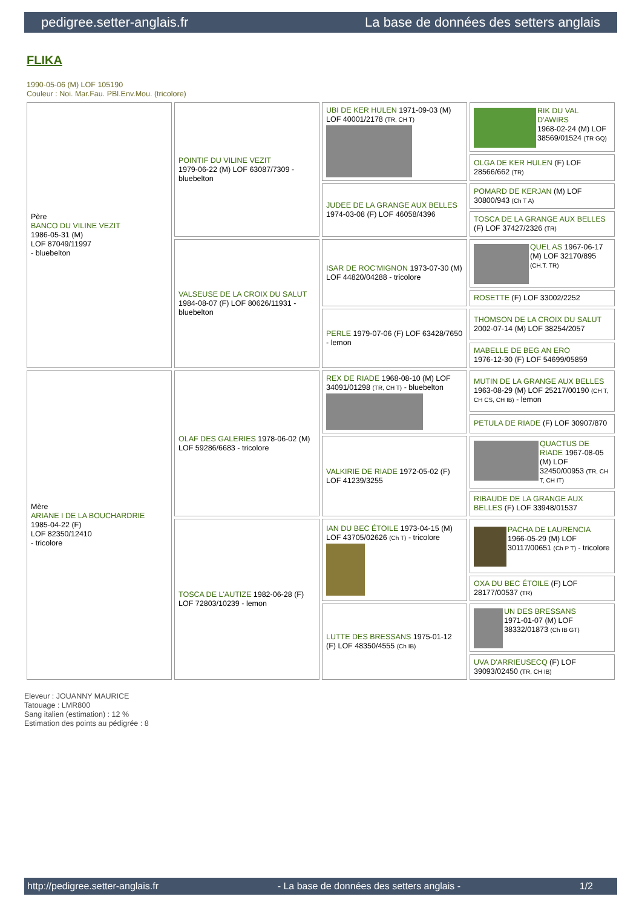pedigree.setter-anglais.fr La base de données des setters anglais
FLIKA
1990-05-06 (M) LOF 105190
Couleur : Noi. Mar.Fau. PBl.Env.Mou. (tricolore)
| Père BANCO DU VILINE VEZIT 1986-05-31 (M) LOF 87049/11997 - bluebelton | POINTIF DU VILINE VEZIT 1979-06-22 (M) LOF 63087/7309 - bluebelton | UBI DE KER HULEN 1971-09-03 (M) LOF 40001/2178 (TR, CH T) | RIK DU VAL D'AWIRS 1968-02-24 (M) LOF 38569/01524 (TR GQ) |
| | | | OLGA DE KER HULEN (F) LOF 28566/662 (TR) |
| | | JUDEE DE LA GRANGE AUX BELLES 1974-03-08 (F) LOF 46058/4396 | POMARD DE KERJAN (M) LOF 30800/943 (Ch T A) |
| | | | TOSCA DE LA GRANGE AUX BELLES (F) LOF 37427/2326 (TR) |
| | VALSEUSE DE LA CROIX DU SALUT 1984-08-07 (F) LOF 80626/11931 - bluebelton | ISAR DE ROC'MIGNON 1973-07-30 (M) LOF 44820/04288 - tricolore | QUEL AS 1967-06-17 (M) LOF 32170/895 (CH.T. TR) |
| | | | ROSETTE (F) LOF 33002/2252 |
| | | PERLE 1979-07-06 (F) LOF 63428/7650 - lemon | THOMSON DE LA CROIX DU SALUT 2002-07-14 (M) LOF 38254/2057 |
| | | | MABELLE DE BEG AN ERO 1976-12-30 (F) LOF 54699/05859 |
| Mère ARIANE I DE LA BOUCHARDRIE 1985-04-22 (F) LOF 82350/12410 - tricolore | OLAF DES GALERIES 1978-06-02 (M) LOF 59286/6683 - tricolore | REX DE RIADE 1968-08-10 (M) LOF 34091/01298 (TR, CH T) - bluebelton | MUTIN DE LA GRANGE AUX BELLES 1963-08-29 (M) LOF 25217/00190 (CH T, CH CS, CH IB) - lemon |
| | | | PETULA DE RIADE (F) LOF 30907/870 |
| | | VALKIRIE DE RIADE 1972-05-02 (F) LOF 41239/3255 | QUACTUS DE RIADE 1967-08-05 (M) LOF 32450/00953 (TR, CH T, CH IT) |
| | | | RIBAUDE DE LA GRANGE AUX BELLES (F) LOF 33948/01537 |
| | TOSCA DE L'AUTIZE 1982-06-28 (F) LOF 72803/10239 - lemon | IAN DU BEC ÉTOILE 1973-04-15 (M) LOF 43705/02626 (Ch T) - tricolore | PACHA DE LAURENCIA 1966-05-29 (M) LOF 30117/00651 (Ch P T) - tricolore |
| | | | OXA DU BEC ÉTOILE (F) LOF 28177/00537 (TR) |
| | | LUTTE DES BRESSANS 1975-01-12 (F) LOF 48350/4555 (Ch IB) | UN DES BRESSANS 1971-01-07 (M) LOF 38332/01873 (Ch IB GT) |
| | | | UVA D'ARRIEUSECQ (F) LOF 39093/02450 (TR, CH IB) |
Eleveur : JOUANNY MAURICE
Tatouage : LMR800
Sang italien (estimation) : 12 %
Estimation des points au pédigrée : 8
http://pedigree.setter-anglais.fr - La base de données des setters anglais - 1/2